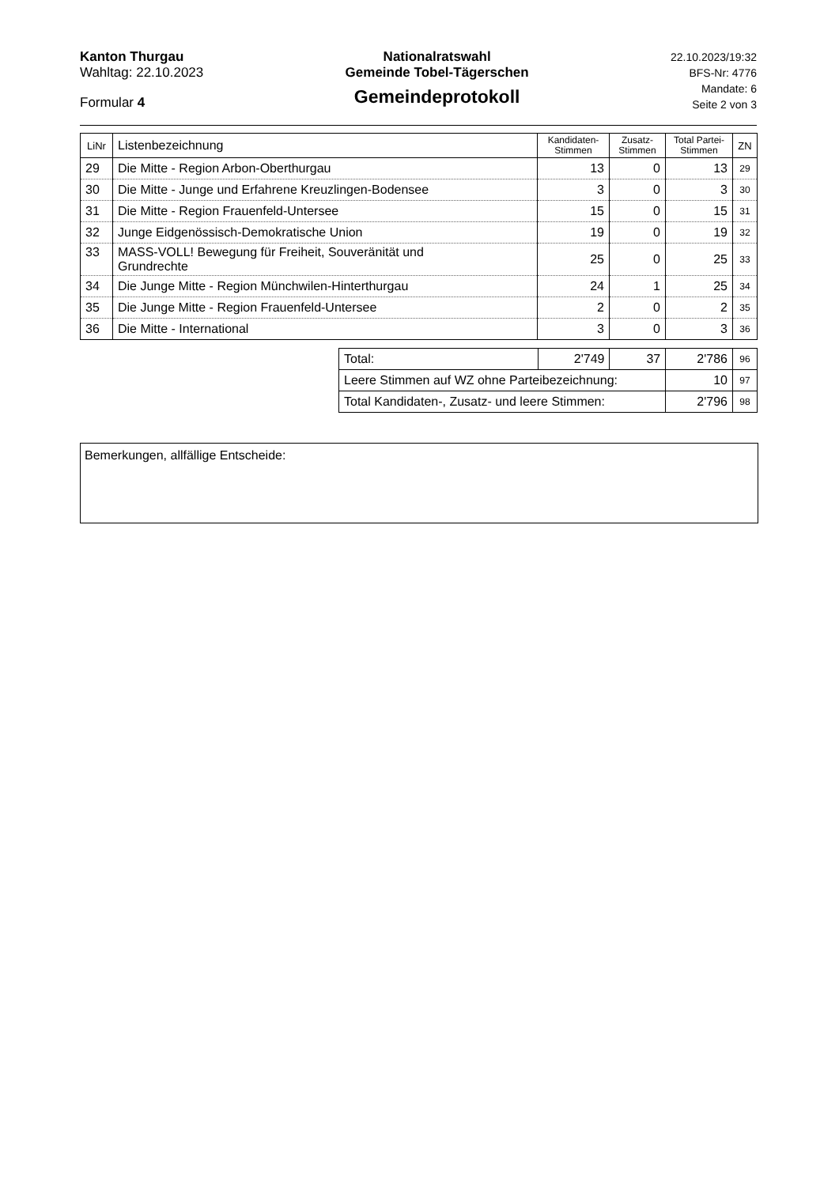Kanton Thurgau
Wahltag: 22.10.2023
Formular 4
Nationalratswahl
Gemeinde Tobel-Tägerschen
Gemeindeprotokoll
22.10.2023/19:32
BFS-Nr: 4776
Mandate: 6
Seite 2 von 3
| LiNr | Listenbezeichnung | Kandidaten- Stimmen | Zusatz- Stimmen | Total Partei- Stimmen | ZN |
| --- | --- | --- | --- | --- | --- |
| 29 | Die Mitte - Region Arbon-Oberthurgau | 13 | 0 | 13 | 29 |
| 30 | Die Mitte - Junge und Erfahrene Kreuzlingen-Bodensee | 3 | 0 | 3 | 30 |
| 31 | Die Mitte - Region Frauenfeld-Untersee | 15 | 0 | 15 | 31 |
| 32 | Junge Eidgenössisch-Demokratische Union | 19 | 0 | 19 | 32 |
| 33 | MASS-VOLL! Bewegung für Freiheit, Souveränität und Grundrechte | 25 | 0 | 25 | 33 |
| 34 | Die Junge Mitte - Region Münchwilen-Hinterthurgau | 24 | 1 | 25 | 34 |
| 35 | Die Junge Mitte - Region Frauenfeld-Untersee | 2 | 0 | 2 | 35 |
| 36 | Die Mitte - International | 3 | 0 | 3 | 36 |
| Total: | 2'749 | 37 | 2'786 | 96 |
| Leere Stimmen auf WZ ohne Parteibezeichnung: | | | 10 | 97 |
| Total Kandidaten-, Zusatz- und leere Stimmen: | | | 2'796 | 98 |
Bemerkungen, allfällige Entscheide: